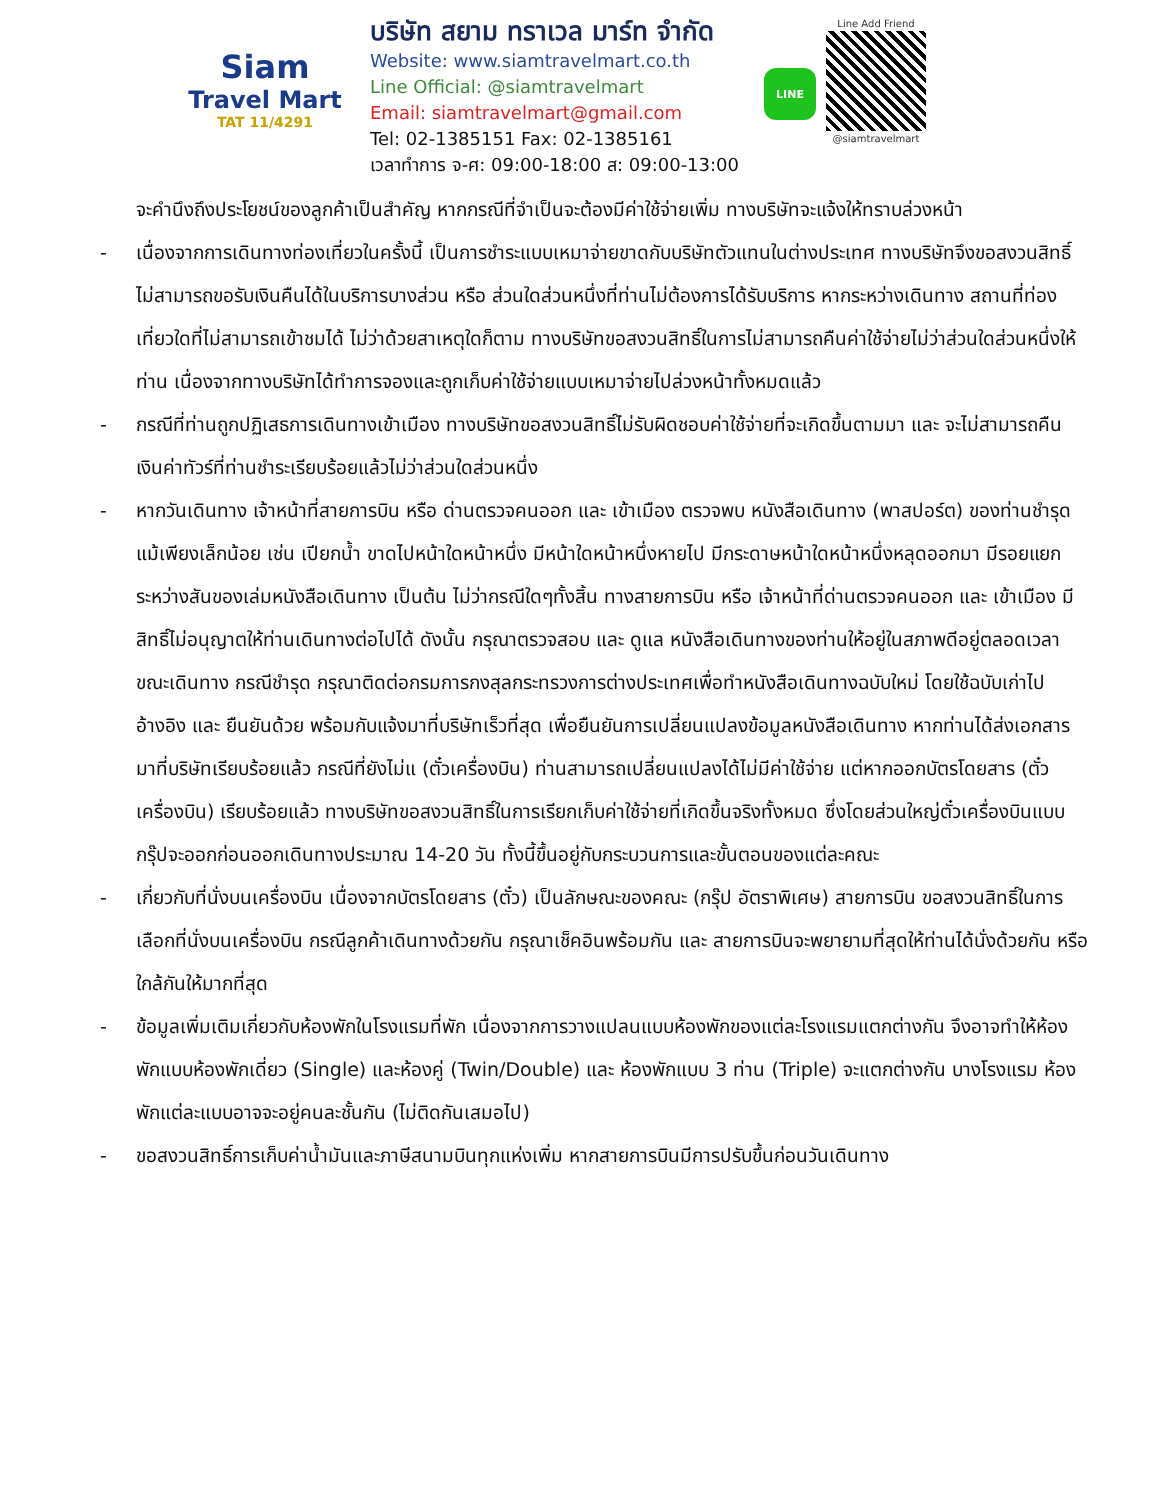Siam
Travel Mart
TAT 11/4291
บริษัท สยาม ทราเวล มาร์ท จำกัด
Website: www.siamtravelmart.co.th
Line Official: @siamtravelmart
Email: siamtravelmart@gmail.com
Tel: 02-1385151 Fax: 02-1385161
เวลาทำการ จ-ศ: 09:00-18:00 ส: 09:00-13:00
LINE
Line Add Friend
@siamtravelmart
จะคำนึงถึงประโยชน์ของลูกค้าเป็นสำคัญ หากกรณีที่จำเป็นจะต้องมีค่าใช้จ่ายเพิ่ม ทางบริษัทจะแจ้งให้ทราบล่วงหน้า
- เนื่องจากการเดินทางท่องเที่ยวในครั้งนี้ เป็นการชำระแบบเหมาจ่ายขาดกับบริษัทตัวแทนในต่างประเทศ ทางบริษัทจึงขอสงวนสิทธิ์ ไม่สามารถขอรับเงินคืนได้ในบริการบางส่วน หรือ ส่วนใดส่วนหนึ่งที่ท่านไม่ต้องการได้รับบริการ หากระหว่างเดินทาง สถานที่ท่องเที่ยวใดที่ไม่สามารถเข้าชมได้ ไม่ว่าด้วยสาเหตุใดก็ตาม ทางบริษัทขอสงวนสิทธิ์ในการไม่สามารถคืนค่าใช้จ่ายไม่ว่าส่วนใดส่วนหนึ่งให้ท่าน เนื่องจากทางบริษัทได้ทำการจองและถูกเก็บค่าใช้จ่ายแบบเหมาจ่ายไปล่วงหน้าทั้งหมดแล้ว
- กรณีที่ท่านถูกปฏิเสธการเดินทางเข้าเมือง ทางบริษัทขอสงวนสิทธิ์ไม่รับผิดชอบค่าใช้จ่ายที่จะเกิดขึ้นตามมา และ จะไม่สามารถคืนเงินค่าทัวร์ที่ท่านชำระเรียบร้อยแล้วไม่ว่าส่วนใดส่วนหนึ่ง
- หากวันเดินทาง เจ้าหน้าที่สายการบิน หรือ ด่านตรวจคนออก และ เข้าเมือง ตรวจพบ หนังสือเดินทาง (พาสปอร์ต) ของท่านชำรุดแม้เพียงเล็กน้อย เช่น เปียกน้ำ ขาดไปหน้าใดหน้าหนึ่ง มีหน้าใดหน้าหนึ่งหายไป มีกระดาษหน้าใดหน้าหนึ่งหลุดออกมา มีรอยแยกระหว่างสันของเล่มหนังสือเดินทาง เป็นต้น ไม่ว่ากรณีใดๆทั้งสิ้น ทางสายการบิน หรือ เจ้าหน้าที่ด่านตรวจคนออก และ เข้าเมือง มีสิทธิ์ไม่อนุญาตให้ท่านเดินทางต่อไปได้ ดังนั้น กรุณาตรวจสอบ และ ดูแล หนังสือเดินทางของท่านให้อยู่ในสภาพดีอยู่ตลอดเวลา ขณะเดินทาง กรณีชำรุด กรุณาติดต่อกรมการกงสุลกระทรวงการต่างประเทศเพื่อทำหนังสือเดินทางฉบับใหม่ โดยใช้ฉบับเก่าไปอ้างอิง และ ยืนยันด้วย พร้อมกับแจ้งมาที่บริษัทเร็วที่สุด เพื่อยืนยันการเปลี่ยนแปลงข้อมูลหนังสือเดินทาง หากท่านได้ส่งเอกสารมาที่บริษัทเรียบร้อยแล้ว กรณีที่ยังไม่แ (ตั๋วเครื่องบิน) ท่านสามารถเปลี่ยนแปลงได้ไม่มีค่าใช้จ่าย แต่หากออกบัตรโดยสาร (ตั๋วเครื่องบิน) เรียบร้อยแล้ว ทางบริษัทขอสงวนสิทธิ์ในการเรียกเก็บค่าใช้จ่ายที่เกิดขึ้นจริงทั้งหมด ซึ่งโดยส่วนใหญ่ตั๋วเครื่องบินแบบกรุ๊ปจะออกก่อนออกเดินทางประมาณ 14-20 วัน ทั้งนี้ขึ้นอยู่กับกระบวนการและขั้นตอนของแต่ละคณะ
- เกี่ยวกับที่นั่งบนเครื่องบิน เนื่องจากบัตรโดยสาร (ตั๋ว) เป็นลักษณะของคณะ (กรุ๊ป อัตราพิเศษ) สายการบิน ขอสงวนสิทธิ์ในการเลือกที่นั่งบนเครื่องบิน กรณีลูกค้าเดินทางด้วยกัน กรุณาเช็คอินพร้อมกัน และ สายการบินจะพยายามที่สุดให้ท่านได้นั่งด้วยกัน หรือ ใกล้กันให้มากที่สุด
- ข้อมูลเพิ่มเติมเกี่ยวกับห้องพักในโรงแรมที่พัก เนื่องจากการวางแปลนแบบห้องพักของแต่ละโรงแรมแตกต่างกัน จึงอาจทำให้ห้องพักแบบห้องพักเดี่ยว (Single) และห้องคู่ (Twin/Double) และ ห้องพักแบบ 3 ท่าน (Triple) จะแตกต่างกัน บางโรงแรม ห้องพักแต่ละแบบอาจจะอยู่คนละชั้นกัน (ไม่ติดกันเสมอไป)
- ขอสงวนสิทธิ์การเก็บค่าน้ำมันและภาษีสนามบินทุกแห่งเพิ่ม หากสายการบินมีการปรับขึ้นก่อนวันเดินทาง